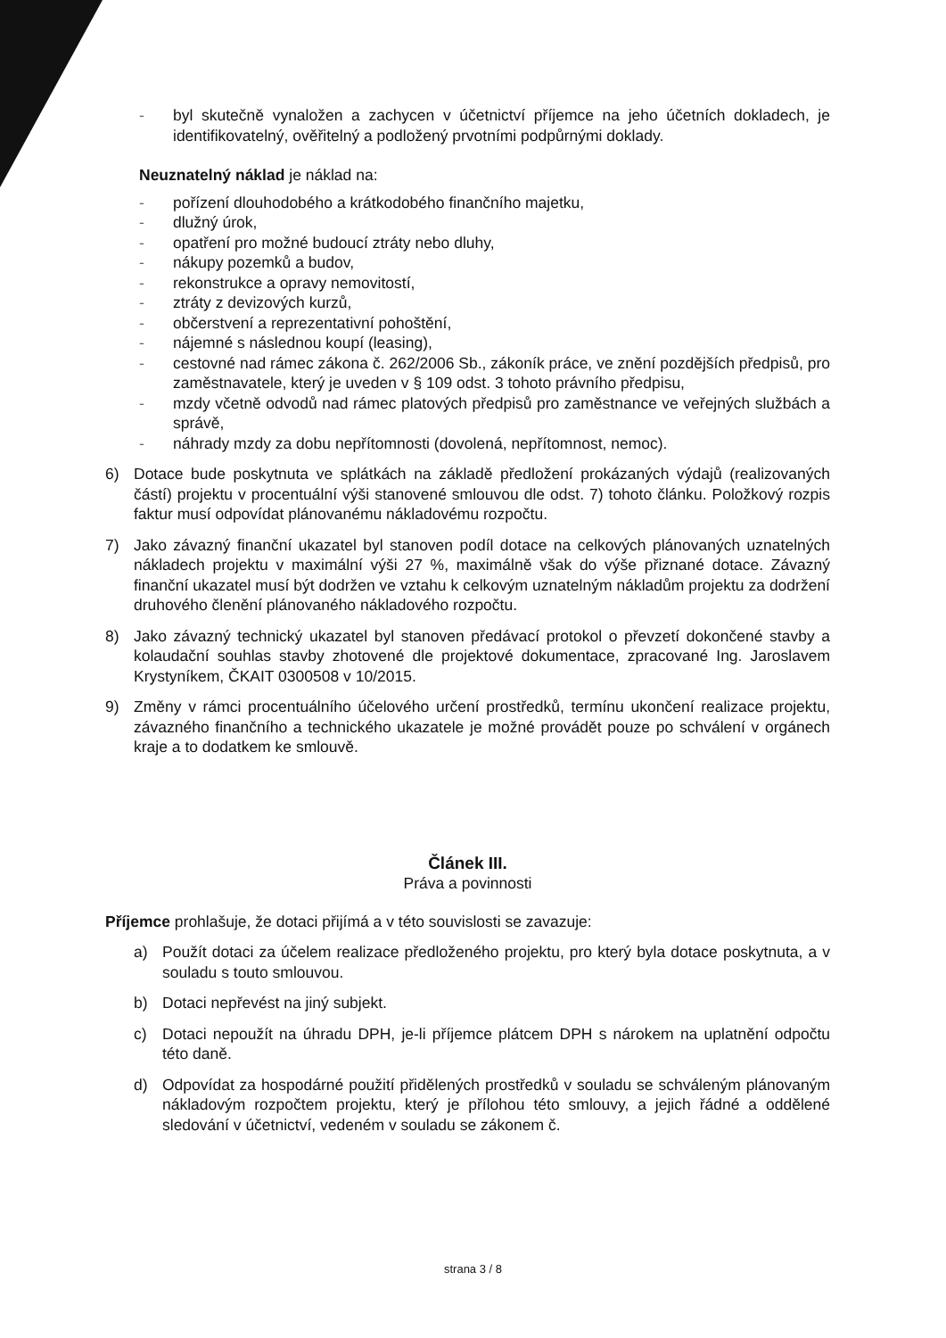- byl skutečně vynaložen a zachycen v účetnictví příjemce na jeho účetních dokladech, je identifikovatelný, ověřitelný a podložený prvotními podpůrnými doklady.
Neuznatelný náklad je náklad na:
- pořízení dlouhodobého a krátkodobého finančního majetku,
- dlužný úrok,
- opatření pro možné budoucí ztráty nebo dluhy,
- nákupy pozemků a budov,
- rekonstrukce a opravy nemovitostí,
- ztráty z devizových kurzů,
- občerstvení a reprezentativní pohoštění,
- nájemné s následnou koupí (leasing),
- cestovné nad rámec zákona č. 262/2006 Sb., zákoník práce, ve znění pozdějších předpisů, pro zaměstnavatele, který je uveden v § 109 odst. 3 tohoto právního předpisu,
- mzdy včetně odvodů nad rámec platových předpisů pro zaměstnance ve veřejných službách a správě,
- náhrady mzdy za dobu nepřítomnosti (dovolená, nepřítomnost, nemoc).
6) Dotace bude poskytnuta ve splátkách na základě předložení prokázaných výdajů (realizovaných částí) projektu v procentuální výši stanovené smlouvou dle odst. 7) tohoto článku. Položkový rozpis faktur musí odpovídat plánovanému nákladovému rozpočtu.
7) Jako závazný finanční ukazatel byl stanoven podíl dotace na celkových plánovaných uznatelných nákladech projektu v maximální výši 27 %, maximálně však do výše přiznané dotace. Závazný finanční ukazatel musí být dodržen ve vztahu k celkovým uznatelným nákladům projektu za dodržení druhového členění plánovaného nákladového rozpočtu.
8) Jako závazný technický ukazatel byl stanoven předávací protokol o převzetí dokončené stavby a kolaudační souhlas stavby zhotovené dle projektové dokumentace, zpracované Ing. Jaroslavem Krystyníkem, ČKAIT 0300508 v 10/2015.
9) Změny v rámci procentuálního účelového určení prostředků, termínu ukončení realizace projektu, závazného finančního a technického ukazatele je možné provádět pouze po schválení v orgánech kraje a to dodatkem ke smlouvě.
Článek III.
Práva a povinnosti
Příjemce prohlašuje, že dotaci přijímá a v této souvislosti se zavazuje:
a) Použít dotaci za účelem realizace předloženého projektu, pro který byla dotace poskytnuta, a v souladu s touto smlouvou.
b) Dotaci nepřevést na jiný subjekt.
c) Dotaci nepoužít na úhradu DPH, je-li příjemce plátcem DPH s nárokem na uplatnění odpočtu této daně.
d) Odpovídat za hospodárné použití přidělených prostředků v souladu se schváleným plánovaným nákladovým rozpočtem projektu, který je přílohou této smlouvy, a jejich řádné a oddělené sledování v účetnictví, vedeném v souladu se zákonem č.
strana 3 / 8